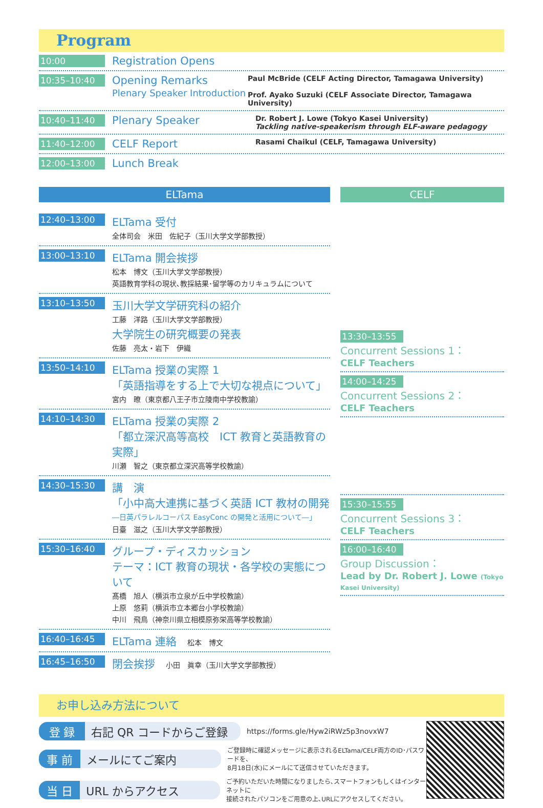Program
10:00
Registration Opens
10:35–10:40
Opening Remarks
Plenary Speaker Introduction
Paul McBride (CELF Acting Director, Tamagawa University)
Prof. Ayako Suzuki (CELF Associate Director, Tamagawa University)
10:40–11:40
Plenary Speaker
Dr. Robert J. Lowe (Tokyo Kasei University)
Tackling native-speakerism through ELF-aware pedagogy
11:40–12:00
CELF Report
Rasami Chaikul (CELF, Tamagawa University)
12:00–13:00
Lunch Break
ELTama CELF
12:40–13:00
ELTama 受付
全体司会　米田　佐紀子（玉川大学文学部教授）
13:00–13:10
ELTama 開会挨拶
松本　博文（玉川大学文学部教授）
英語教育学科の現状､教採結果･留学等のカリキュラムについて
13:10–13:50
玉川大学文学研究科の紹介
工藤　洋路（玉川大学文学部教授）
大学院生の研究概要の発表
佐藤　亮太・岩下　伊織
13:50–14:10
ELTama 授業の実際 1
「英語指導をする上で大切な視点について」
宮内　暸（東京都八王子市立陵南中学校教諭）
14:10–14:30
ELTama 授業の実際 2
「都立深沢高等高校　ICT 教育と英語教育の実際」
川瀬　智之（東京都立深沢高等学校教諭）
14:30–15:30
講　演
「小中高大連携に基づく英語 ICT 教材の開発
―日英パラレルコーパス EasyConc の開発と活用について―」
日臺　滋之（玉川大学文学部教授）
15:30–16:40
グループ・ディスカッション
テーマ：ICT 教育の現状・各学校の実態について
髙橋　旭人（横浜市立泉が丘中学校教諭）
上原　悠莉（横浜市立本郷台小学校教諭）
中川　飛鳥（神奈川県立相模原弥栄高等学校教諭）
16:40–16:45
ELTama 連絡　松本　博文
16:45–16:50
閉会挨拶　小田　眞幸（玉川大学文学部教授）
13:30–13:55
Concurrent Sessions 1：
CELF Teachers
14:00–14:25
Concurrent Sessions 2：
CELF Teachers
15:30–15:55
Concurrent Sessions 3：
CELF Teachers
16:00–16:40
Group Discussion：
Lead by Dr. Robert J. Lowe (Tokyo Kasei University)
お申し込み方法について
登 録 右記 QR コードからご登録
https://forms.gle/Hyw2iRWz5p3novxW7
事 前 メールにてご案内
ご登録時に確認メッセージに表示されるELTama/CELF両方のID･パスワードを、
8月18日(水)にメールにて送信させていただきます。
当 日 URL からアクセス
ご予約いただいた時間になりましたら､スマートフォンもしくはインターネットに
接続されたパソコンをご用意の上､URLにアクセスしてください。